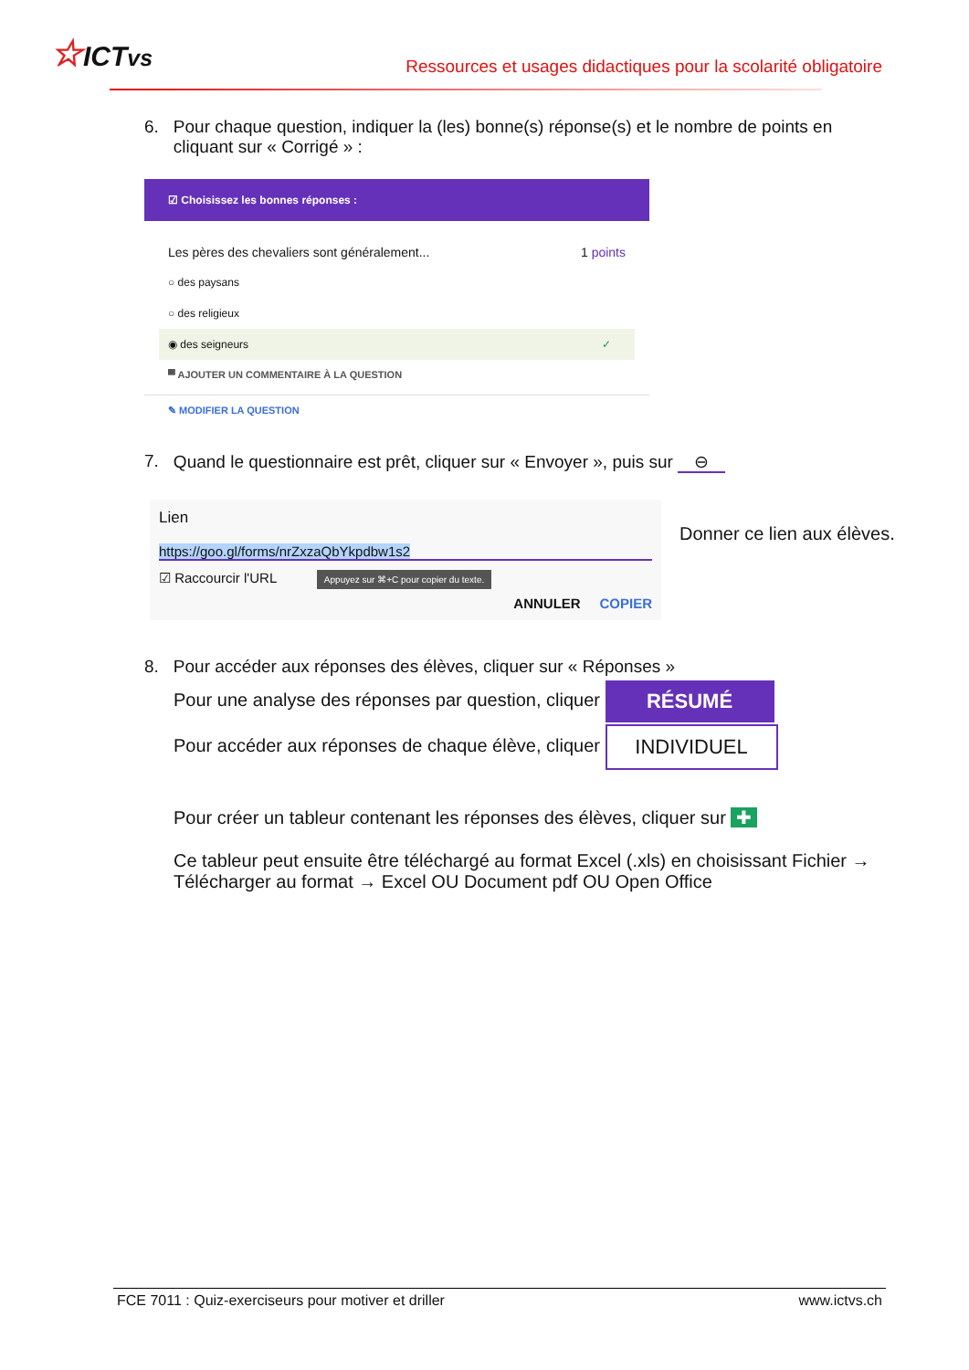☆ICTvs
Ressources et usages didactiques pour la scolarité obligatoire
6. Pour chaque question, indiquer la (les) bonne(s) réponse(s) et le nombre de points en cliquant sur « Corrigé » :
☑ Choisissez les bonnes réponses :
Les pères des chevaliers sont généralement... 1 points
○ des paysans
○ des religieux
◉ des seigneurs ✓
▀ AJOUTER UN COMMENTAIRE À LA QUESTION
✎ MODIFIER LA QUESTION
7. Quand le questionnaire est prêt, cliquer sur « Envoyer », puis sur ⊖
Lien
https://goo.gl/forms/nrZxzaQbYkpdbw1s2
☑ Raccourcir l'URL Appuyez sur ⌘+C pour copier du texte.
ANNULER COPIER
Donner ce lien aux élèves.
8. Pour accéder aux réponses des élèves, cliquer sur « Réponses »
Pour une analyse des réponses par question, cliquer RÉSUMÉ
Pour accéder aux réponses de chaque élève, cliquer INDIVIDUEL
Pour créer un tableur contenant les réponses des élèves, cliquer sur ✚
Ce tableur peut ensuite être téléchargé au format Excel (.xls) en choisissant Fichier → Télécharger au format → Excel OU Document pdf OU Open Office
FCE 7011 : Quiz-exerciseurs pour motiver et driller www.ictvs.ch